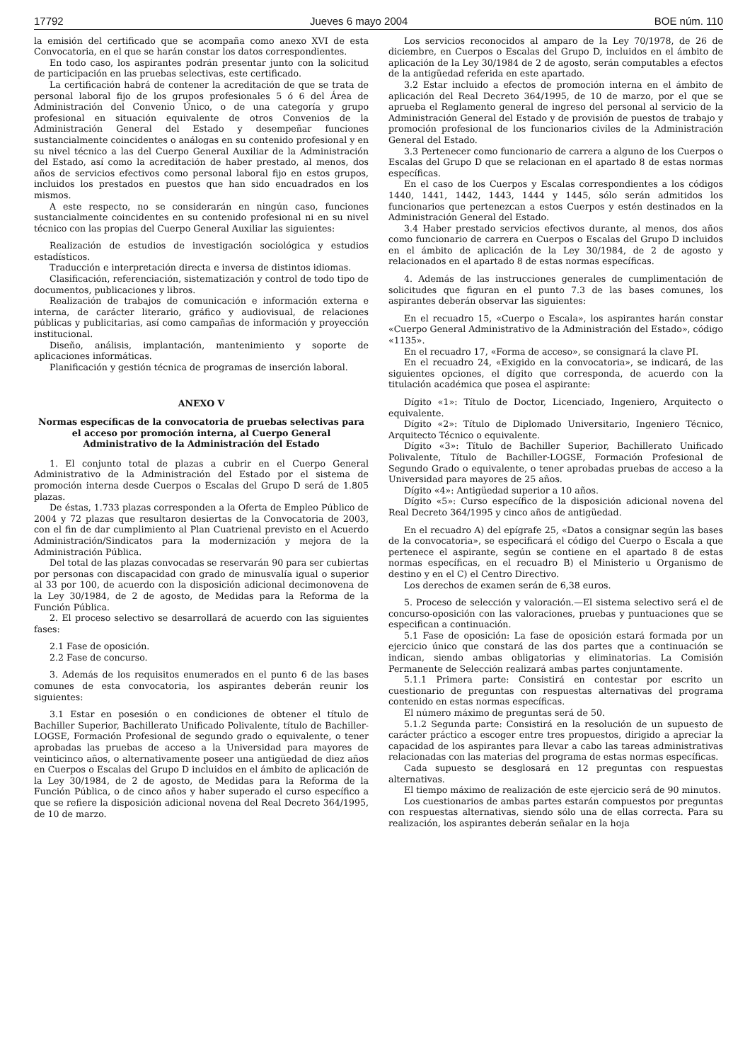17792 Jueves 6 mayo 2004 BOE núm. 110
la emisión del certificado que se acompaña como anexo XVI de esta Convocatoria, en el que se harán constar los datos correspondientes.
En todo caso, los aspirantes podrán presentar junto con la solicitud de participación en las pruebas selectivas, este certificado.
La certificación habrá de contener la acreditación de que se trata de personal laboral fijo de los grupos profesionales 5 ó 6 del Área de Administración del Convenio Único, o de una categoría y grupo profesional en situación equivalente de otros Convenios de la Administración General del Estado y desempeñar funciones sustancialmente coincidentes o análogas en su contenido profesional y en su nivel técnico a las del Cuerpo General Auxiliar de la Administración del Estado, así como la acreditación de haber prestado, al menos, dos años de servicios efectivos como personal laboral fijo en estos grupos, incluidos los prestados en puestos que han sido encuadrados en los mismos.
A este respecto, no se considerarán en ningún caso, funciones sustancialmente coincidentes en su contenido profesional ni en su nivel técnico con las propias del Cuerpo General Auxiliar las siguientes:
Realización de estudios de investigación sociológica y estudios estadísticos.
Traducción e interpretación directa e inversa de distintos idiomas.
Clasificación, referenciación, sistematización y control de todo tipo de documentos, publicaciones y libros.
Realización de trabajos de comunicación e información externa e interna, de carácter literario, gráfico y audiovisual, de relaciones públicas y publicitarias, así como campañas de información y proyección institucional.
Diseño, análisis, implantación, mantenimiento y soporte de aplicaciones informáticas.
Planificación y gestión técnica de programas de inserción laboral.
ANEXO V
Normas específicas de la convocatoria de pruebas selectivas para el acceso por promoción interna, al Cuerpo General Administrativo de la Administración del Estado
1. El conjunto total de plazas a cubrir en el Cuerpo General Administrativo de la Administración del Estado por el sistema de promoción interna desde Cuerpos o Escalas del Grupo D será de 1.805 plazas.
De éstas, 1.733 plazas corresponden a la Oferta de Empleo Público de 2004 y 72 plazas que resultaron desiertas de la Convocatoria de 2003, con el fin de dar cumplimiento al Plan Cuatrienal previsto en el Acuerdo Administración/Sindicatos para la modernización y mejora de la Administración Pública.
Del total de las plazas convocadas se reservarán 90 para ser cubiertas por personas con discapacidad con grado de minusvalía igual o superior al 33 por 100, de acuerdo con la disposición adicional decimonovena de la Ley 30/1984, de 2 de agosto, de Medidas para la Reforma de la Función Pública.
2. El proceso selectivo se desarrollará de acuerdo con las siguientes fases:
2.1 Fase de oposición.
2.2 Fase de concurso.
3. Además de los requisitos enumerados en el punto 6 de las bases comunes de esta convocatoria, los aspirantes deberán reunir los siguientes:
3.1 Estar en posesión o en condiciones de obtener el título de Bachiller Superior, Bachillerato Unificado Polivalente, título de Bachiller-LOGSE, Formación Profesional de segundo grado o equivalente, o tener aprobadas las pruebas de acceso a la Universidad para mayores de veinticinco años, o alternativamente poseer una antigüedad de diez años en Cuerpos o Escalas del Grupo D incluidos en el ámbito de aplicación de la Ley 30/1984, de 2 de agosto, de Medidas para la Reforma de la Función Pública, o de cinco años y haber superado el curso específico a que se refiere la disposición adicional novena del Real Decreto 364/1995, de 10 de marzo.
Los servicios reconocidos al amparo de la Ley 70/1978, de 26 de diciembre, en Cuerpos o Escalas del Grupo D, incluidos en el ámbito de aplicación de la Ley 30/1984 de 2 de agosto, serán computables a efectos de la antigüedad referida en este apartado.
3.2 Estar incluido a efectos de promoción interna en el ámbito de aplicación del Real Decreto 364/1995, de 10 de marzo, por el que se aprueba el Reglamento general de ingreso del personal al servicio de la Administración General del Estado y de provisión de puestos de trabajo y promoción profesional de los funcionarios civiles de la Administración General del Estado.
3.3 Pertenecer como funcionario de carrera a alguno de los Cuerpos o Escalas del Grupo D que se relacionan en el apartado 8 de estas normas específicas.
En el caso de los Cuerpos y Escalas correspondientes a los códigos 1440, 1441, 1442, 1443, 1444 y 1445, sólo serán admitidos los funcionarios que pertenezcan a estos Cuerpos y estén destinados en la Administración General del Estado.
3.4 Haber prestado servicios efectivos durante, al menos, dos años como funcionario de carrera en Cuerpos o Escalas del Grupo D incluidos en el ámbito de aplicación de la Ley 30/1984, de 2 de agosto y relacionados en el apartado 8 de estas normas específicas.
4. Además de las instrucciones generales de cumplimentación de solicitudes que figuran en el punto 7.3 de las bases comunes, los aspirantes deberán observar las siguientes:
En el recuadro 15, «Cuerpo o Escala», los aspirantes harán constar «Cuerpo General Administrativo de la Administración del Estado», código «1135».
En el recuadro 17, «Forma de acceso», se consignará la clave PI.
En el recuadro 24, «Exigido en la convocatoria», se indicará, de las siguientes opciones, el dígito que corresponda, de acuerdo con la titulación académica que posea el aspirante:
Dígito «1»: Título de Doctor, Licenciado, Ingeniero, Arquitecto o equivalente.
Dígito «2»: Título de Diplomado Universitario, Ingeniero Técnico, Arquitecto Técnico o equivalente.
Dígito «3»: Título de Bachiller Superior, Bachillerato Unificado Polivalente, Título de Bachiller-LOGSE, Formación Profesional de Segundo Grado o equivalente, o tener aprobadas pruebas de acceso a la Universidad para mayores de 25 años.
Dígito «4»: Antigüedad superior a 10 años.
Dígito «5»: Curso específico de la disposición adicional novena del Real Decreto 364/1995 y cinco años de antigüedad.
En el recuadro A) del epígrafe 25, «Datos a consignar según las bases de la convocatoria», se especificará el código del Cuerpo o Escala a que pertenece el aspirante, según se contiene en el apartado 8 de estas normas específicas, en el recuadro B) el Ministerio u Organismo de destino y en el C) el Centro Directivo.
Los derechos de examen serán de 6,38 euros.
5. Proceso de selección y valoración.—El sistema selectivo será el de concurso-oposición con las valoraciones, pruebas y puntuaciones que se especifican a continuación.
5.1 Fase de oposición: La fase de oposición estará formada por un ejercicio único que constará de las dos partes que a continuación se indican, siendo ambas obligatorias y eliminatorias. La Comisión Permanente de Selección realizará ambas partes conjuntamente.
5.1.1 Primera parte: Consistirá en contestar por escrito un cuestionario de preguntas con respuestas alternativas del programa contenido en estas normas específicas.
El número máximo de preguntas será de 50.
5.1.2 Segunda parte: Consistirá en la resolución de un supuesto de carácter práctico a escoger entre tres propuestos, dirigido a apreciar la capacidad de los aspirantes para llevar a cabo las tareas administrativas relacionadas con las materias del programa de estas normas específicas.
Cada supuesto se desglosará en 12 preguntas con respuestas alternativas.
El tiempo máximo de realización de este ejercicio será de 90 minutos.
Los cuestionarios de ambas partes estarán compuestos por preguntas con respuestas alternativas, siendo sólo una de ellas correcta. Para su realización, los aspirantes deberán señalar en la hoja